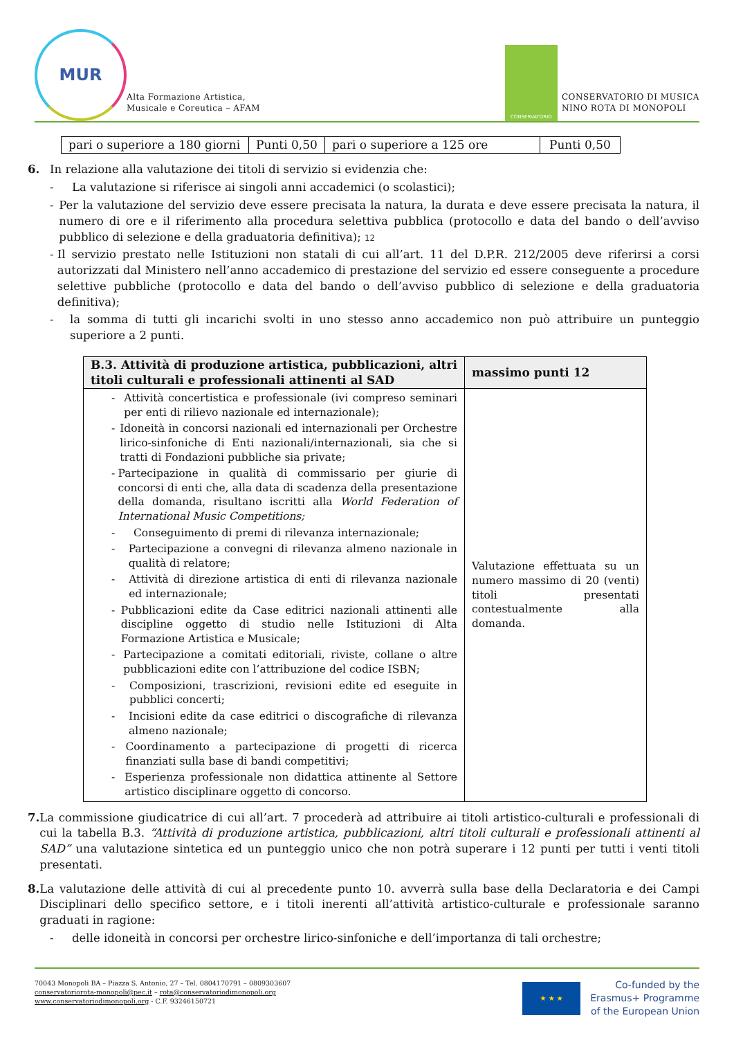MUR
Alta Formazione Artistica,
Musicale e Coreutica – AFAM
CONSERVATORIO
CONSERVATORIO DI MUSICA
NINO ROTA DI MONOPOLI
| pari o superiore a 180 giorni | Punti 0,50 | pari o superiore a 125 ore | Punti 0,50 |
6. In relazione alla valutazione dei titoli di servizio si evidenzia che:
- La valutazione si riferisce ai singoli anni accademici (o scolastici);
- Per la valutazione del servizio deve essere precisata la natura, la durata e deve essere precisata la natura, il numero di ore e il riferimento alla procedura selettiva pubblica (protocollo e data del bando o dell’avviso pubblico di selezione e della graduatoria definitiva); 12
- Il servizio prestato nelle Istituzioni non statali di cui all’art. 11 del D.P.R. 212/2005 deve riferirsi a corsi autorizzati dal Ministero nell’anno accademico di prestazione del servizio ed essere conseguente a procedure selettive pubbliche (protocollo e data del bando o dell’avviso pubblico di selezione e della graduatoria definitiva);
- la somma di tutti gli incarichi svolti in uno stesso anno accademico non può attribuire un punteggio superiore a 2 punti.
| B.3. Attività di produzione artistica, pubblicazioni, altri titoli culturali e professionali attinenti al SAD | massimo punti 12 |
| --- | --- |
| - Attività concertistica e professionale (ivi compreso seminari per enti di rilievo nazionale ed internazionale); - Idoneità in concorsi nazionali ed internazionali per Orchestre lirico-sinfoniche di Enti nazionali/internazionali, sia che si tratti di Fondazioni pubbliche sia private; - Partecipazione in qualità di commissario per giurie di concorsi di enti che, alla data di scadenza della presentazione della domanda, risultano iscritti alla World Federation of International Music Competitions; - Conseguimento di premi di rilevanza internazionale; - Partecipazione a convegni di rilevanza almeno nazionale in qualità di relatore; - Attività di direzione artistica di enti di rilevanza nazionale ed internazionale; - Pubblicazioni edite da Case editrici nazionali attinenti alle discipline oggetto di studio nelle Istituzioni di Alta Formazione Artistica e Musicale; - Partecipazione a comitati editoriali, riviste, collane o altre pubblicazioni edite con l’attribuzione del codice ISBN; - Composizioni, trascrizioni, revisioni edite ed eseguite in pubblici concerti; - Incisioni edite da case editrici o discografiche di rilevanza almeno nazionale; - Coordinamento a partecipazione di progetti di ricerca finanziati sulla base di bandi competitivi; - Esperienza professionale non didattica attinente al Settore artistico disciplinare oggetto di concorso. | Valutazione effettuata su un numero massimo di 20 (venti) titoli presentati contestualmente alla domanda. |
7. La commissione giudicatrice di cui all’art. 7 procederà ad attribuire ai titoli artistico-culturali e professionali di cui la tabella B.3. “Attività di produzione artistica, pubblicazioni, altri titoli culturali e professionali attinenti al SAD” una valutazione sintetica ed un punteggio unico che non potrà superare i 12 punti per tutti i venti titoli presentati.
8. La valutazione delle attività di cui al precedente punto 10. avverrà sulla base della Declaratoria e dei Campi Disciplinari dello specifico settore, e i titoli inerenti all’attività artistico-culturale e professionale saranno graduati in ragione:
- delle idoneità in concorsi per orchestre lirico-sinfoniche e dell’importanza di tali orchestre;
70043 Monopoli BA – Piazza S. Antonio, 27 – Tel. 0804170791 – 0809303607
conservatoriorota-monopoli@pec.it – rota@conservatoriodimonopoli.org
www.conservatoriodimonopoli.org - C.F. 93246150721
★ ★ ★
Co-funded by the
Erasmus+ Programme
of the European Union